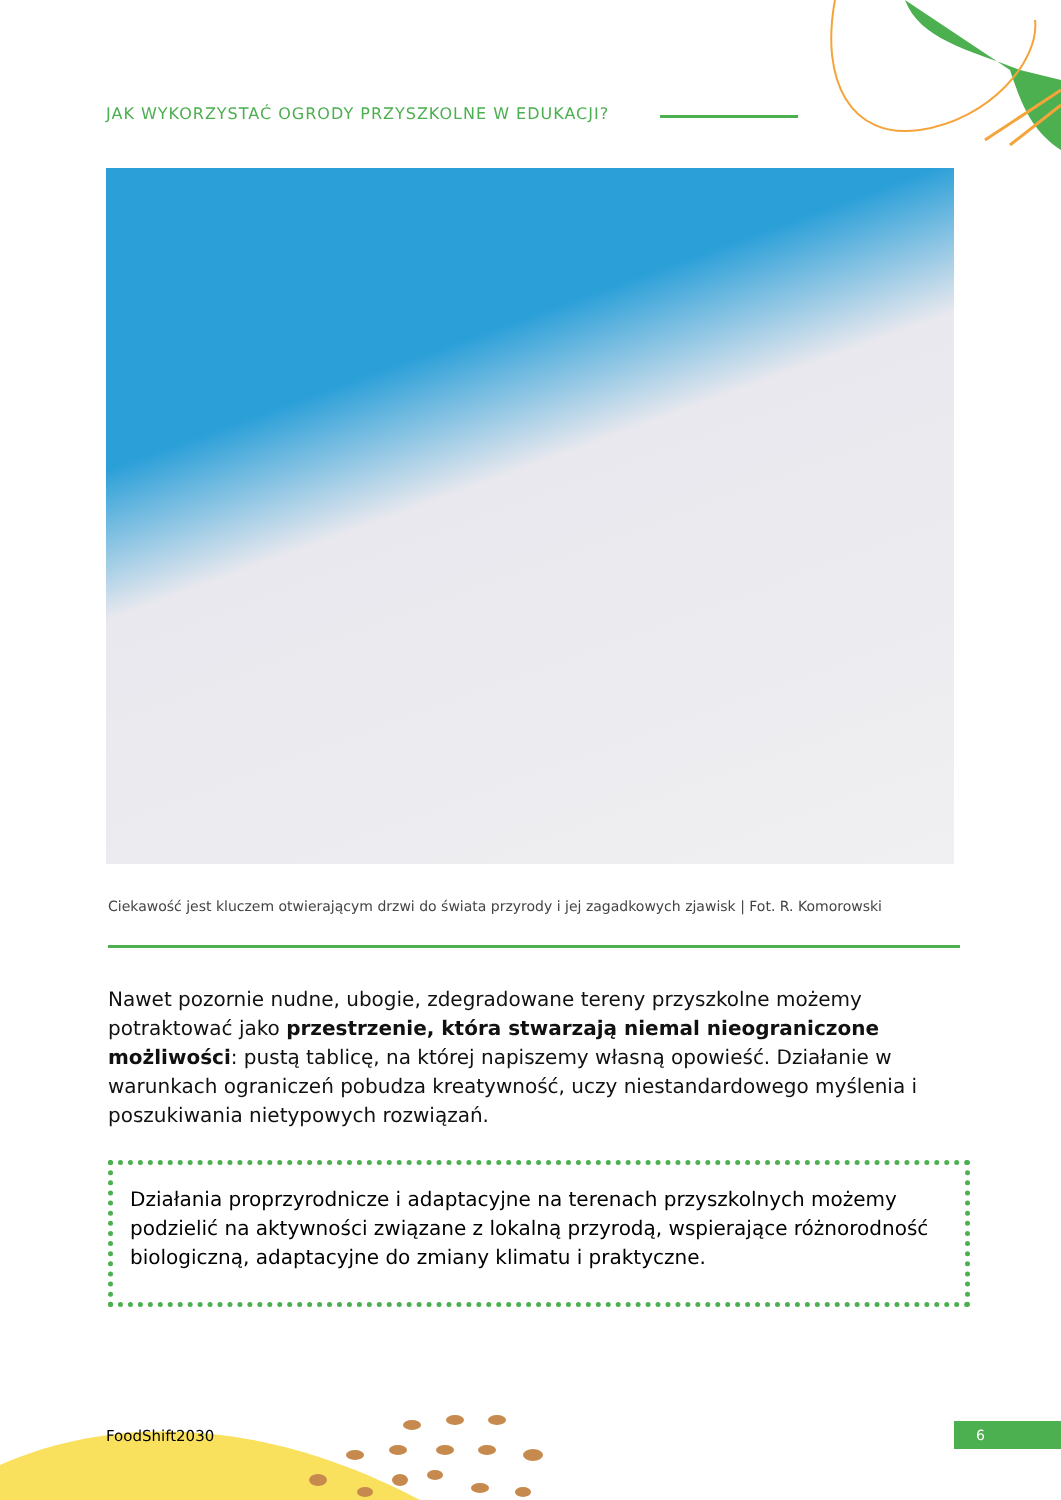JAK WYKORZYSTAĆ OGRODY PRZYSZKOLNE W EDUKACJI?
Ciekawość jest kluczem otwierającym drzwi do świata przyrody i jej zagadkowych zjawisk | Fot. R. Komorowski
Nawet pozornie nudne, ubogie, zdegradowane tereny przyszkolne możemy potraktować jako przestrzenie, która stwarzają niemal nieograniczone możliwości: pustą tablicę, na której napiszemy własną opowieść. Działanie w warunkach ograniczeń pobudza kreatywność, uczy niestandardowego myślenia i poszukiwania nietypowych rozwiązań.
Działania proprzyrodnicze i adaptacyjne na terenach przyszkolnych możemy podzielić na aktywności związane z lokalną przyrodą, wspierające różnorodność biologiczną, adaptacyjne do zmiany klimatu i praktyczne.
FoodShift2030 6